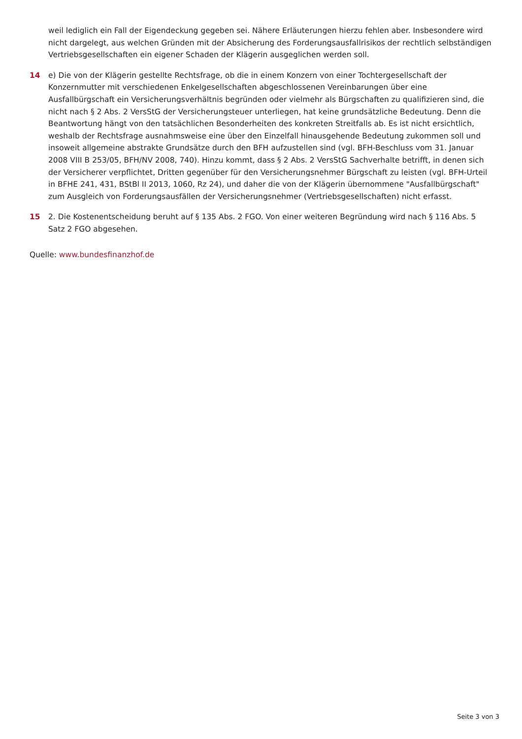weil lediglich ein Fall der Eigendeckung gegeben sei. Nähere Erläuterungen hierzu fehlen aber. Insbesondere wird nicht dargelegt, aus welchen Gründen mit der Absicherung des Forderungsausfallrisikos der rechtlich selbständigen Vertriebsgesellschaften ein eigener Schaden der Klägerin ausgeglichen werden soll.
14 e) Die von der Klägerin gestellte Rechtsfrage, ob die in einem Konzern von einer Tochtergesellschaft der Konzernmutter mit verschiedenen Enkelgesellschaften abgeschlossenen Vereinbarungen über eine Ausfallbürgschaft ein Versicherungsverhältnis begründen oder vielmehr als Bürgschaften zu qualifizieren sind, die nicht nach § 2 Abs. 2 VersStG der Versicherungsteuer unterliegen, hat keine grundsätzliche Bedeutung. Denn die Beantwortung hängt von den tatsächlichen Besonderheiten des konkreten Streitfalls ab. Es ist nicht ersichtlich, weshalb der Rechtsfrage ausnahmsweise eine über den Einzelfall hinausgehende Bedeutung zukommen soll und insoweit allgemeine abstrakte Grundsätze durch den BFH aufzustellen sind (vgl. BFH-Beschluss vom 31. Januar 2008 VIII B 253/05, BFH/NV 2008, 740). Hinzu kommt, dass § 2 Abs. 2 VersStG Sachverhalte betrifft, in denen sich der Versicherer verpflichtet, Dritten gegenüber für den Versicherungsnehmer Bürgschaft zu leisten (vgl. BFH-Urteil in BFHE 241, 431, BStBl II 2013, 1060, Rz 24), und daher die von der Klägerin übernommene "Ausfallbürgschaft" zum Ausgleich von Forderungsausfällen der Versicherungsnehmer (Vertriebsgesellschaften) nicht erfasst.
15 2. Die Kostenentscheidung beruht auf § 135 Abs. 2 FGO. Von einer weiteren Begründung wird nach § 116 Abs. 5 Satz 2 FGO abgesehen.
Quelle: www.bundesfinanzhof.de
Seite 3 von 3